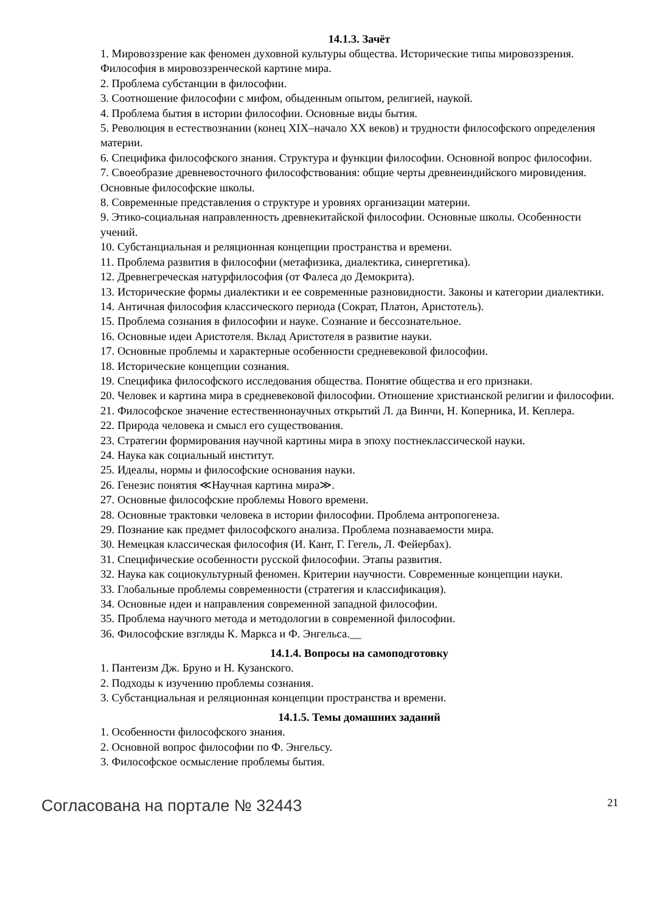14.1.3. Зачёт
1. Мировоззрение как феномен духовной культуры общества. Исторические типы мировоззрения. Философия в мировоззренческой картине мира.
2. Проблема субстанции в философии.
3. Соотношение философии с мифом, обыденным опытом, религией, наукой.
4. Проблема бытия в истории философии. Основные виды бытия.
5. Революция в естествознании (конец XIX–начало XX веков) и трудности философского определения материи.
6. Специфика философского знания. Структура и функции философии. Основной вопрос философии.
7. Своеобразие древневосточного философствования: общие черты древнеиндийского мировидения. Основные философские школы.
8. Современные представления о структуре и уровнях организации материи.
9. Этико-социальная направленность древнекитайской философии. Основные школы. Особенности учений.
10. Субстанциальная и реляционная концепции пространства и времени.
11. Проблема развития в философии (метафизика, диалектика, синергетика).
12. Древнегреческая натурфилософия (от Фалеса до Демокрита).
13. Исторические формы диалектики и ее современные разновидности. Законы и категории диалектики.
14. Античная философия классического периода (Сократ, Платон, Аристотель).
15. Проблема сознания в философии и науке. Сознание и бессознательное.
16. Основные идеи Аристотеля. Вклад Аристотеля в развитие науки.
17. Основные проблемы и характерные особенности средневековой философии.
18. Исторические концепции сознания.
19. Специфика философского исследования общества. Понятие общества и его признаки.
20. Человек и картина мира в средневековой философии. Отношение христианской религии и философии.
21. Философское значение естественнонаучных открытий Л. да Винчи, Н. Коперника, И. Кеплера.
22. Природа человека и смысл его существования.
23. Стратегии формирования научной картины мира в эпоху постнеклассической науки.
24. Наука как социальный институт.
25. Идеалы, нормы и философские основания науки.
26. Генезис понятия ≪Научная картина мира≫.
27. Основные философские проблемы Нового времени.
28. Основные трактовки человека в истории философии. Проблема антропогенеза.
29. Познание как предмет философского анализа. Проблема познаваемости мира.
30. Немецкая классическая философия (И. Кант, Г. Гегель, Л. Фейербах).
31. Специфические особенности русской философии. Этапы развития.
32. Наука как социокультурный феномен. Критерии научности. Современные концепции науки.
33. Глобальные проблемы современности (стратегия и классификация).
34. Основные идеи и направления современной западной философии.
35. Проблема научного метода и методологии в современной философии.
36. Философские взгляды К. Маркса и Ф. Энгельса.__
14.1.4. Вопросы на самоподготовку
1. Пантеизм Дж. Бруно и Н. Кузанского.
2. Подходы к изучению проблемы сознания.
3. Субстанциальная и реляционная концепции пространства и времени.
14.1.5. Темы домашних заданий
1. Особенности философского знания.
2. Основной вопрос философии по Ф. Энгельсу.
3. Философское осмысление проблемы бытия.
Согласована на портале № 32443 21